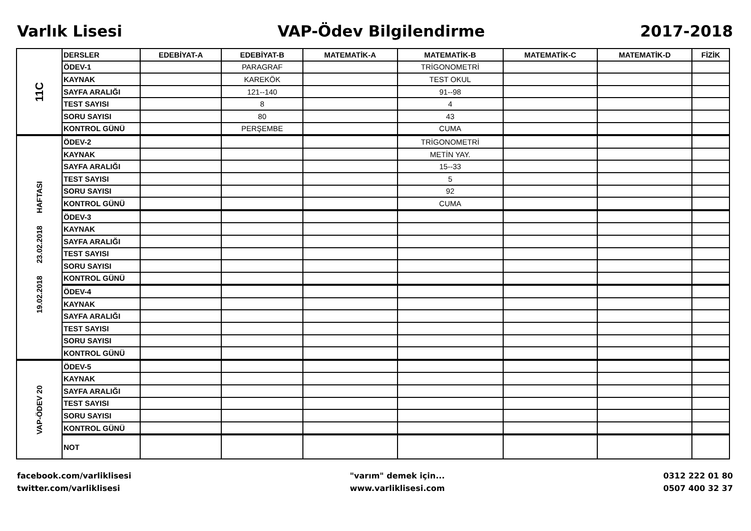Varlık Lisesi VAP-Ödev Bilgilendirme 2017-2018
| 11C | DERSLER | EDEBİYAT-A | EDEBİYAT-B | MATEMATİK-A | MATEMATİK-B | MATEMATİK-C | MATEMATİK-D | FİZİK |
| | ÖDEV-1 | | PARAGRAF | | TRİGONOMETRİ | | | |
| | KAYNAK | | KAREKÖK | | TEST OKUL | | | |
| | SAYFA ARALIĞI | | 121--140 | | 91--98 | | | |
| | TEST SAYISI | | 8 | | 4 | | | |
| | SORU SAYISI | | 80 | | 43 | | | |
| | KONTROL GÜNÜ | | PERŞEMBE | | CUMA | | | |
| 19.02.2018 23.02.2018 HAFTASI | ÖDEV-2 | | | | TRİGONOMETRİ | | | |
| | KAYNAK | | | | METİN YAY. | | | |
| | SAYFA ARALIĞI | | | | 15--33 | | | |
| | TEST SAYISI | | | | 5 | | | |
| | SORU SAYISI | | | | 92 | | | |
| | KONTROL GÜNÜ | | | | CUMA | | | |
| | ÖDEV-3 | | | | | | | |
| | KAYNAK | | | | | | | |
| | SAYFA ARALIĞI | | | | | | | |
| | TEST SAYISI | | | | | | | |
| | SORU SAYISI | | | | | | | |
| | KONTROL GÜNÜ | | | | | | | |
| | ÖDEV-4 | | | | | | | |
| | KAYNAK | | | | | | | |
| | SAYFA ARALIĞI | | | | | | | |
| | TEST SAYISI | | | | | | | |
| | SORU SAYISI | | | | | | | |
| | KONTROL GÜNÜ | | | | | | | |
| VAP-ÖDEV 20 | ÖDEV-5 | | | | | | | |
| | KAYNAK | | | | | | | |
| | SAYFA ARALIĞI | | | | | | | |
| | TEST SAYISI | | | | | | | |
| | SORU SAYISI | | | | | | | |
| | KONTROL GÜNÜ | | | | | | | |
| | NOT | | | | | | | |
facebook.com/varliklisesi
twitter.com/varliklisesi
"varım" demek için...
www.varliklisesi.com
0312 222 01 80
0507 400 32 37